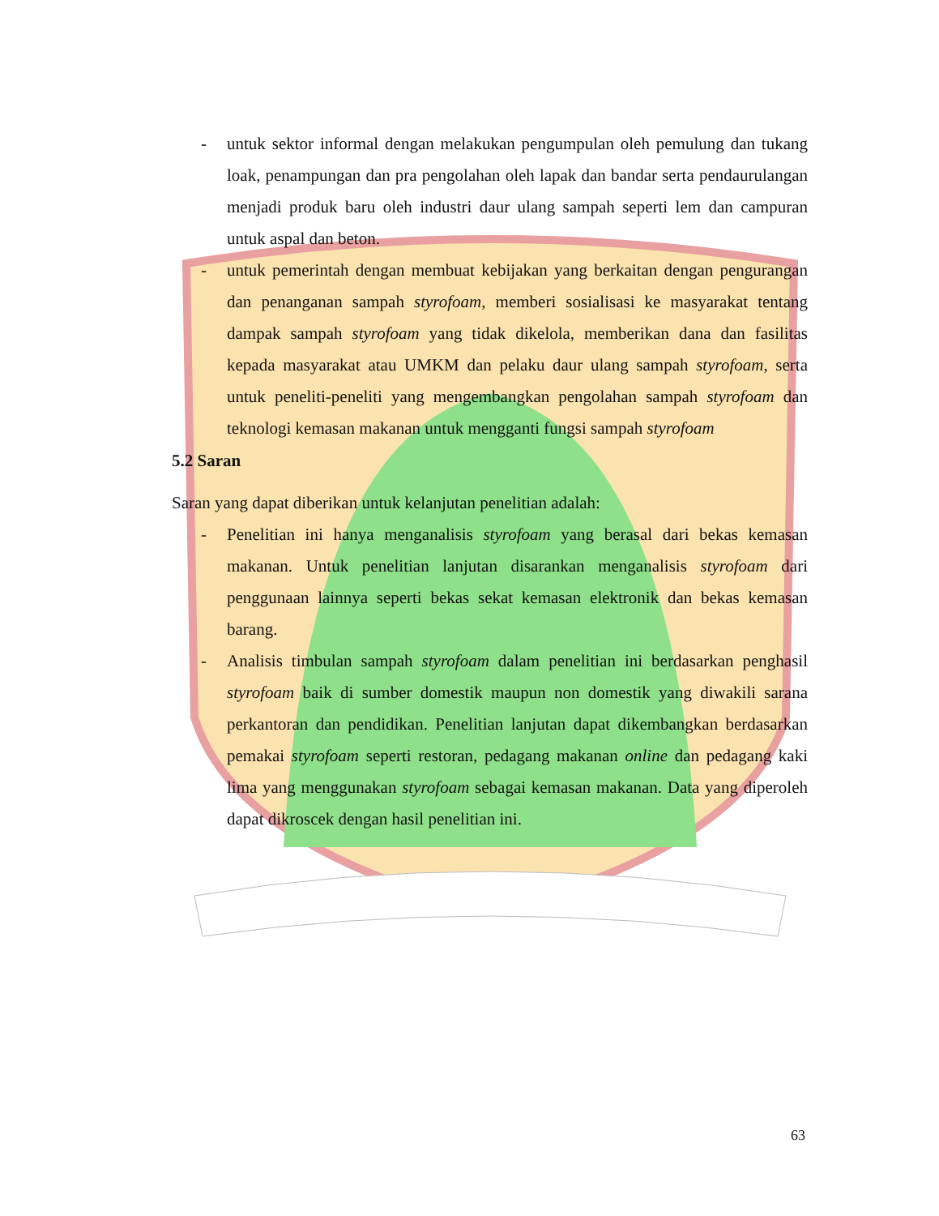- untuk sektor informal dengan melakukan pengumpulan oleh pemulung dan tukang loak, penampungan dan pra pengolahan oleh lapak dan bandar serta pendaurulangan menjadi produk baru oleh industri daur ulang sampah seperti lem dan campuran untuk aspal dan beton.
- untuk pemerintah dengan membuat kebijakan yang berkaitan dengan pengurangan dan penanganan sampah styrofoam, memberi sosialisasi ke masyarakat tentang dampak sampah styrofoam yang tidak dikelola, memberikan dana dan fasilitas kepada masyarakat atau UMKM dan pelaku daur ulang sampah styrofoam, serta untuk peneliti-peneliti yang mengembangkan pengolahan sampah styrofoam dan teknologi kemasan makanan untuk mengganti fungsi sampah styrofoam
5.2 Saran
Saran yang dapat diberikan untuk kelanjutan penelitian adalah:
- Penelitian ini hanya menganalisis styrofoam yang berasal dari bekas kemasan makanan. Untuk penelitian lanjutan disarankan menganalisis styrofoam dari penggunaan lainnya seperti bekas sekat kemasan elektronik dan bekas kemasan barang.
- Analisis timbulan sampah styrofoam dalam penelitian ini berdasarkan penghasil styrofoam baik di sumber domestik maupun non domestik yang diwakili sarana perkantoran dan pendidikan. Penelitian lanjutan dapat dikembangkan berdasarkan pemakai styrofoam seperti restoran, pedagang makanan online dan pedagang kaki lima yang menggunakan styrofoam sebagai kemasan makanan. Data yang diperoleh dapat dikroscek dengan hasil penelitian ini.
63